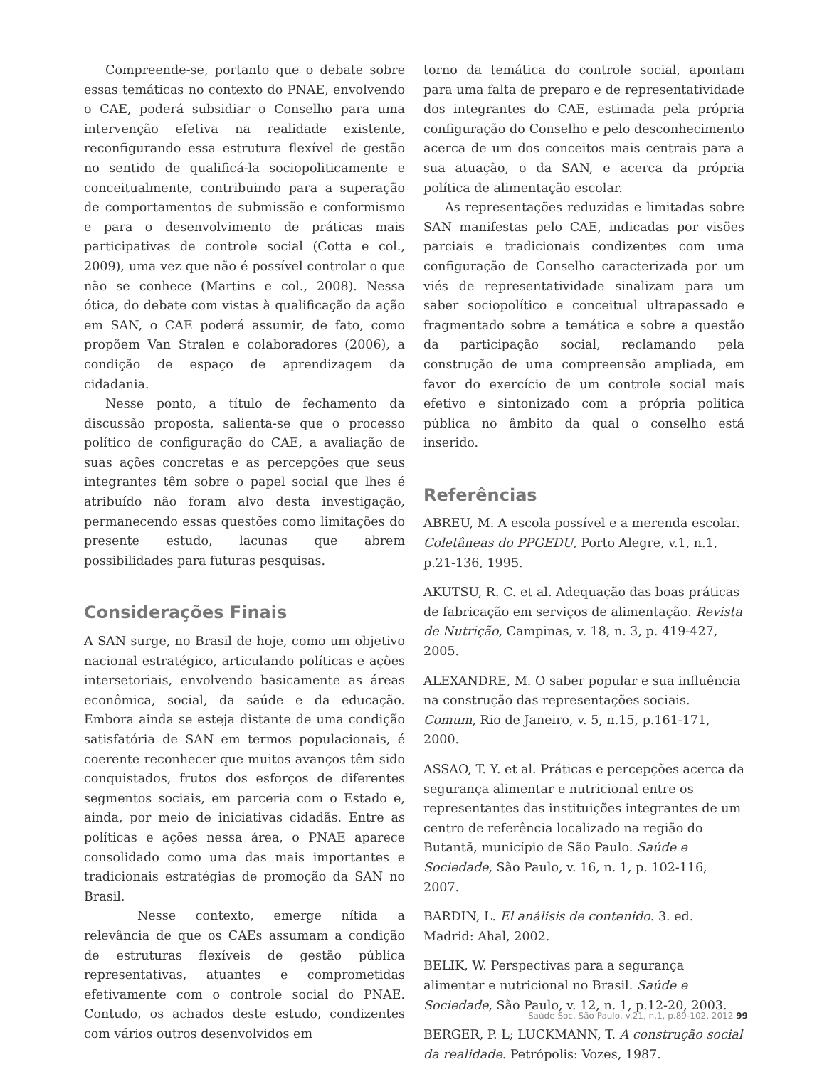Compreende-se, portanto que o debate sobre essas temáticas no contexto do PNAE, envolvendo o CAE, poderá subsidiar o Conselho para uma intervenção efetiva na realidade existente, reconfigurando essa estrutura flexível de gestão no sentido de qualificá-la sociopoliticamente e conceitualmente, contribuindo para a superação de comportamentos de submissão e conformismo e para o desenvolvimento de práticas mais participativas de controle social (Cotta e col., 2009), uma vez que não é possível controlar o que não se conhece (Martins e col., 2008). Nessa ótica, do debate com vistas à qualificação da ação em SAN, o CAE poderá assumir, de fato, como propõem Van Stralen e colaboradores (2006), a condição de espaço de aprendizagem da cidadania.
Nesse ponto, a título de fechamento da discussão proposta, salienta-se que o processo político de configuração do CAE, a avaliação de suas ações concretas e as percepções que seus integrantes têm sobre o papel social que lhes é atribuído não foram alvo desta investigação, permanecendo essas questões como limitações do presente estudo, lacunas que abrem possibilidades para futuras pesquisas.
Considerações Finais
A SAN surge, no Brasil de hoje, como um objetivo nacional estratégico, articulando políticas e ações intersetoriais, envolvendo basicamente as áreas econômica, social, da saúde e da educação. Embora ainda se esteja distante de uma condição satisfatória de SAN em termos populacionais, é coerente reconhecer que muitos avanços têm sido conquistados, frutos dos esforços de diferentes segmentos sociais, em parceria com o Estado e, ainda, por meio de iniciativas cidadãs. Entre as políticas e ações nessa área, o PNAE aparece consolidado como uma das mais importantes e tradicionais estratégias de promoção da SAN no Brasil.
Nesse contexto, emerge nítida a relevância de que os CAEs assumam a condição de estruturas flexíveis de gestão pública representativas, atuantes e comprometidas efetivamente com o controle social do PNAE. Contudo, os achados deste estudo, condizentes com vários outros desenvolvidos em
torno da temática do controle social, apontam para uma falta de preparo e de representatividade dos integrantes do CAE, estimada pela própria configuração do Conselho e pelo desconhecimento acerca de um dos conceitos mais centrais para a sua atuação, o da SAN, e acerca da própria política de alimentação escolar.
As representações reduzidas e limitadas sobre SAN manifestas pelo CAE, indicadas por visões parciais e tradicionais condizentes com uma configuração de Conselho caracterizada por um viés de representatividade sinalizam para um saber sociopolítico e conceitual ultrapassado e fragmentado sobre a temática e sobre a questão da participação social, reclamando pela construção de uma compreensão ampliada, em favor do exercício de um controle social mais efetivo e sintonizado com a própria política pública no âmbito da qual o conselho está inserido.
Referências
ABREU, M. A escola possível e a merenda escolar. Coletâneas do PPGEDU, Porto Alegre, v.1, n.1, p.21-136, 1995.
AKUTSU, R. C. et al. Adequação das boas práticas de fabricação em serviços de alimentação. Revista de Nutrição, Campinas, v. 18, n. 3, p. 419-427, 2005.
ALEXANDRE, M. O saber popular e sua influência na construção das representações sociais. Comum, Rio de Janeiro, v. 5, n.15, p.161-171, 2000.
ASSAO, T. Y. et al. Práticas e percepções acerca da segurança alimentar e nutricional entre os representantes das instituições integrantes de um centro de referência localizado na região do Butantã, município de São Paulo. Saúde e Sociedade, São Paulo, v. 16, n. 1, p. 102-116, 2007.
BARDIN, L. El análisis de contenido. 3. ed. Madrid: Ahal, 2002.
BELIK, W. Perspectivas para a segurança alimentar e nutricional no Brasil. Saúde e Sociedade, São Paulo, v. 12, n. 1, p.12-20, 2003.
BERGER, P. L; LUCKMANN, T. A construção social da realidade. Petrópolis: Vozes, 1987.
Saúde Soc. São Paulo, v.21, n.1, p.89-102, 2012 99